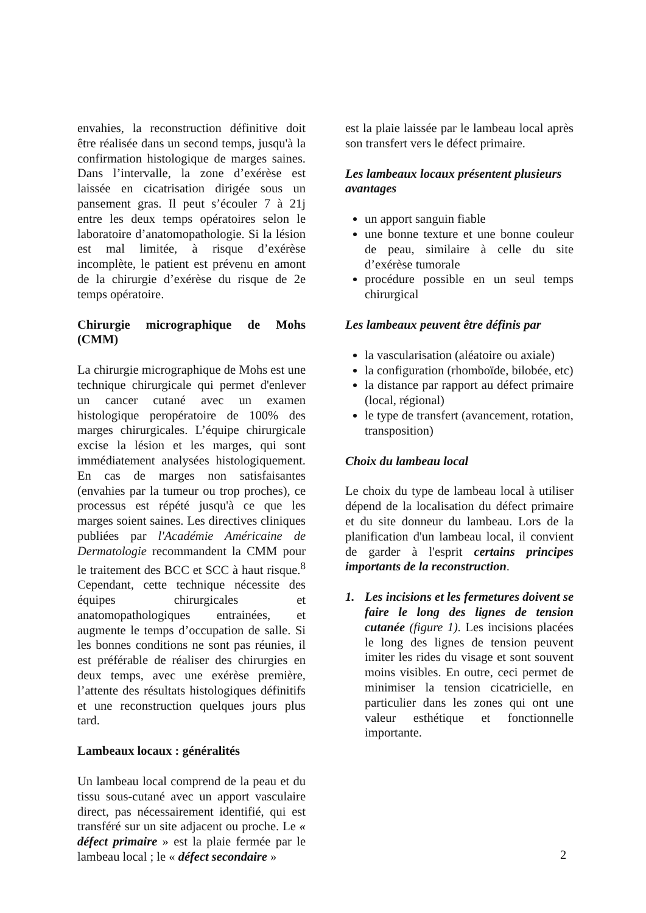envahies, la reconstruction définitive doit être réalisée dans un second temps, jusqu'à la confirmation histologique de marges saines. Dans l’intervalle, la zone d’exérèse est laissée en cicatrisation dirigée sous un pansement gras. Il peut s’écouler 7 à 21j entre les deux temps opératoires selon le laboratoire d’anatomopathologie. Si la lésion est mal limitée, à risque d’exérèse incomplète, le patient est prévenu en amont de la chirurgie d’exérèse du risque de 2e temps opératoire.
Chirurgie micrographique de Mohs (CMM)
La chirurgie micrographique de Mohs est une technique chirurgicale qui permet d'enlever un cancer cutané avec un examen histologique peropératoire de 100% des marges chirurgicales. L’équipe chirurgicale excise la lésion et les marges, qui sont immédiatement analysées histologiquement. En cas de marges non satisfaisantes (envahies par la tumeur ou trop proches), ce processus est répété jusqu'à ce que les marges soient saines. Les directives cliniques publiées par l'Académie Américaine de Dermatologie recommandent la CMM pour le traitement des BCC et SCC à haut risque.<sup>8</sup> Cependant, cette technique nécessite des équipes chirurgicales et anatomopathologiques entrainées, et augmente le temps d’occupation de salle. Si les bonnes conditions ne sont pas réunies, il est préférable de réaliser des chirurgies en deux temps, avec une exérèse première, l’attente des résultats histologiques définitifs et une reconstruction quelques jours plus tard.
Lambeaux locaux : généralités
Un lambeau local comprend de la peau et du tissu sous-cutané avec un apport vasculaire direct, pas nécessairement identifié, qui est transféré sur un site adjacent ou proche. Le « défect primaire » est la plaie fermée par le lambeau local ; le « défect secondaire »
est la plaie laissée par le lambeau local après son transfert vers le défect primaire.
Les lambeaux locaux présentent plusieurs avantages
un apport sanguin fiable
une bonne texture et une bonne couleur de peau, similaire à celle du site d’exérèse tumorale
procédure possible en un seul temps chirurgical
Les lambeaux peuvent être définis par
la vascularisation (aléatoire ou axiale)
la configuration (rhomboïde, bilobée, etc)
la distance par rapport au défect primaire (local, régional)
le type de transfert (avancement, rotation, transposition)
Choix du lambeau local
Le choix du type de lambeau local à utiliser dépend de la localisation du défect primaire et du site donneur du lambeau. Lors de la planification d'un lambeau local, il convient de garder à l'esprit certains principes importants de la reconstruction.
1. Les incisions et les fermetures doivent se faire le long des lignes de tension cutanée (figure 1). Les incisions placées le long des lignes de tension peuvent imiter les rides du visage et sont souvent moins visibles. En outre, ceci permet de minimiser la tension cicatricielle, en particulier dans les zones qui ont une valeur esthétique et fonctionnelle importante.
2